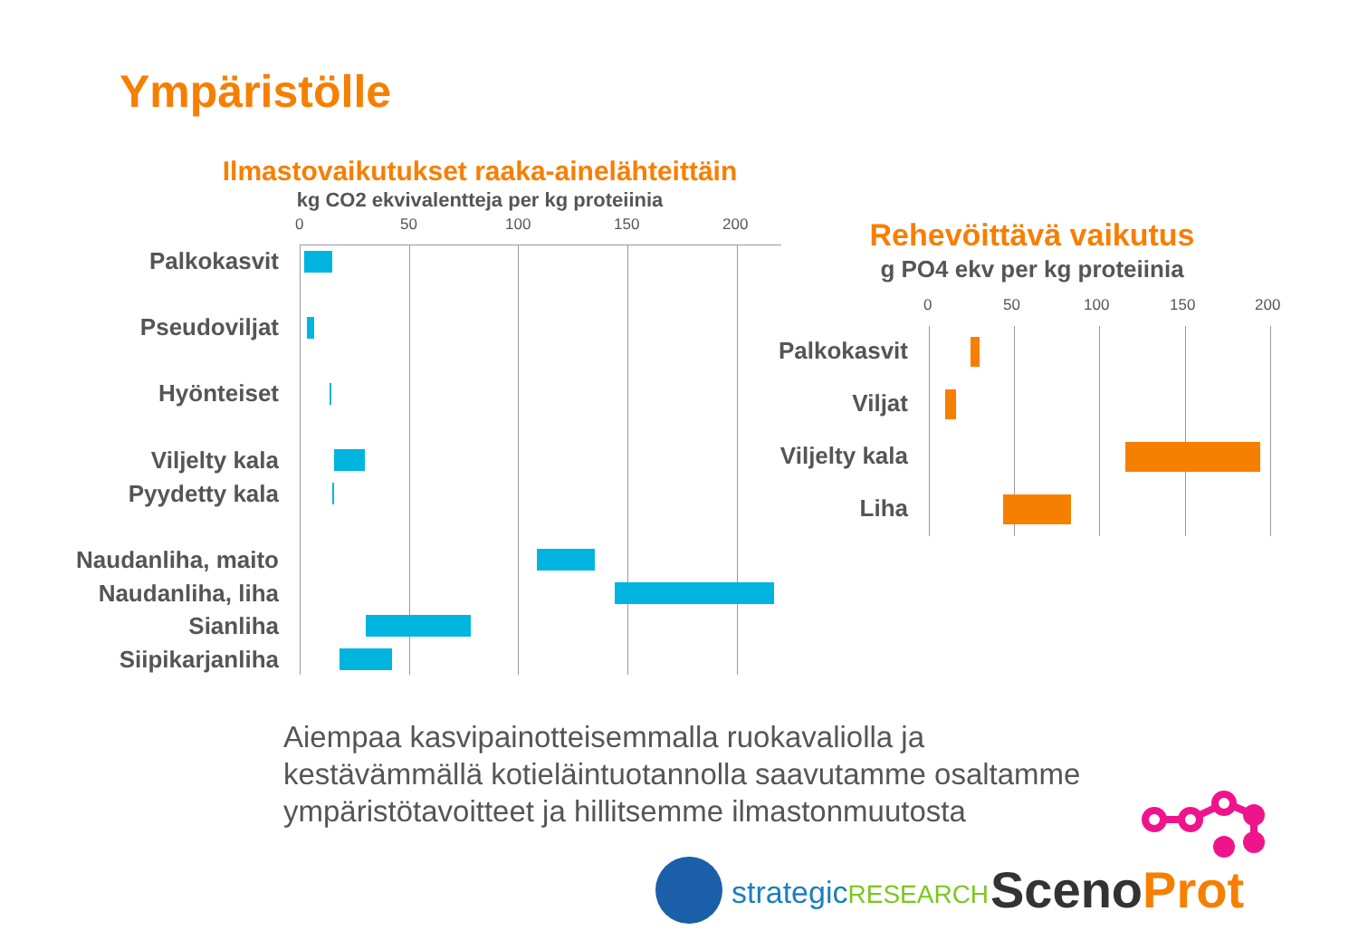Ympäristölle
Ilmastovaikutukset raaka-ainelähteittäin
kg CO2 ekvivalentteja per kg proteiinia
0 50 100 150 200
Palkokasvit
Pseudoviljat
Hyönteiset
Viljelty kala
Pyydetty kala
Naudanliha, maito
Naudanliha, liha
Sianliha
Siipikarjanliha
Rehevöittävä vaikutus
g PO4 ekv per kg proteiinia
0 50 100 150 200
Palkokasvit
Viljat
Viljelty kala
Liha
Aiempaa kasvipainotteisemmalla ruokavaliolla ja
kestävämmällä kotieläintuotannolla saavutamme osaltamme
ympäristötavoitteet ja hillitsemme ilmastonmuutosta
strategicRESEARCH ScenoProt